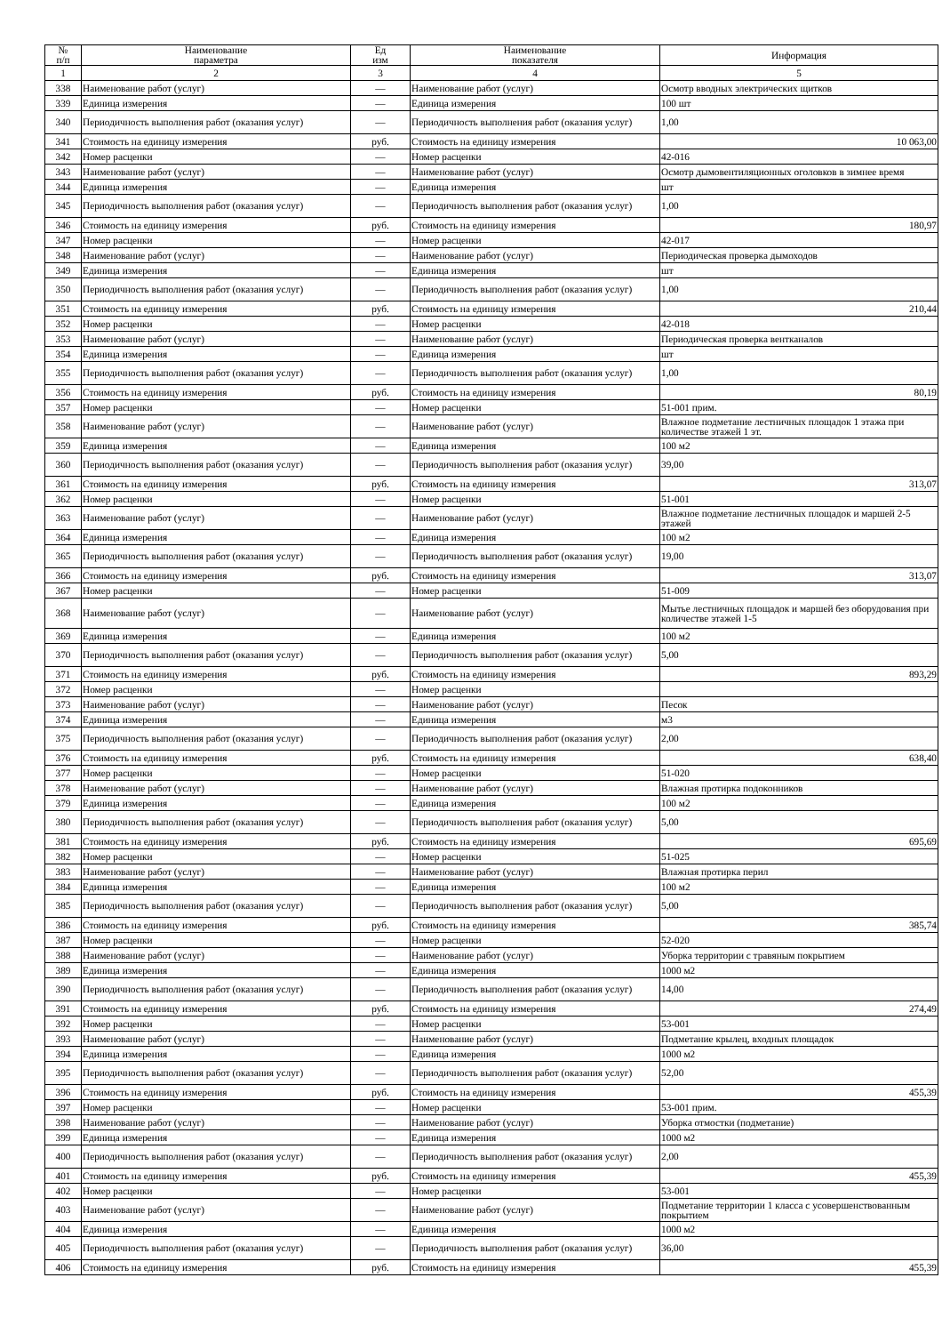| № п/п | Наименование параметра | Ед изм | Наименование показателя | Информация |
| --- | --- | --- | --- | --- |
| 1 | 2 | 3 | 4 | 5 |
| 338 | Наименование работ (услуг) | — | Наименование работ (услуг) | Осмотр вводных электрических щитков |
| 339 | Единица измерения | — | Единица измерения | 100 шт |
| 340 | Периодичность выполнения работ (оказания услуг) | — | Периодичность выполнения работ (оказания услуг) | 1,00 |
| 341 | Стоимость на единицу измерения | руб. | Стоимость на единицу измерения | 10 063,00 |
| 342 | Номер расценки | — | Номер расценки | 42-016 |
| 343 | Наименование работ (услуг) | — | Наименование работ (услуг) | Осмотр дымовентиляционных оголовков в зимнее время |
| 344 | Единица измерения | — | Единица измерения | шт |
| 345 | Периодичность выполнения работ (оказания услуг) | — | Периодичность выполнения работ (оказания услуг) | 1,00 |
| 346 | Стоимость на единицу измерения | руб. | Стоимость на единицу измерения | 180,97 |
| 347 | Номер расценки | — | Номер расценки | 42-017 |
| 348 | Наименование работ (услуг) | — | Наименование работ (услуг) | Периодическая проверка дымоходов |
| 349 | Единица измерения | — | Единица измерения | шт |
| 350 | Периодичность выполнения работ (оказания услуг) | — | Периодичность выполнения работ (оказания услуг) | 1,00 |
| 351 | Стоимость на единицу измерения | руб. | Стоимость на единицу измерения | 210,44 |
| 352 | Номер расценки | — | Номер расценки | 42-018 |
| 353 | Наименование работ (услуг) | — | Наименование работ (услуг) | Периодическая проверка вентканалов |
| 354 | Единица измерения | — | Единица измерения | шт |
| 355 | Периодичность выполнения работ (оказания услуг) | — | Периодичность выполнения работ (оказания услуг) | 1,00 |
| 356 | Стоимость на единицу измерения | руб. | Стоимость на единицу измерения | 80,19 |
| 357 | Номер расценки | — | Номер расценки | 51-001 прим. |
| 358 | Наименование работ (услуг) | — | Наименование работ (услуг) | Влажное подметание лестничных площадок 1 этажа при количестве этажей 1 эт. |
| 359 | Единица измерения | — | Единица измерения | 100 м2 |
| 360 | Периодичность выполнения работ (оказания услуг) | — | Периодичность выполнения работ (оказания услуг) | 39,00 |
| 361 | Стоимость на единицу измерения | руб. | Стоимость на единицу измерения | 313,07 |
| 362 | Номер расценки | — | Номер расценки | 51-001 |
| 363 | Наименование работ (услуг) | — | Наименование работ (услуг) | Влажное подметание лестничных площадок и маршей 2-5 этажей |
| 364 | Единица измерения | — | Единица измерения | 100 м2 |
| 365 | Периодичность выполнения работ (оказания услуг) | — | Периодичность выполнения работ (оказания услуг) | 19,00 |
| 366 | Стоимость на единицу измерения | руб. | Стоимость на единицу измерения | 313,07 |
| 367 | Номер расценки | — | Номер расценки | 51-009 |
| 368 | Наименование работ (услуг) | — | Наименование работ (услуг) | Мытье лестничных площадок и маршей без оборудования при количестве этажей 1-5 |
| 369 | Единица измерения | — | Единица измерения | 100 м2 |
| 370 | Периодичность выполнения работ (оказания услуг) | — | Периодичность выполнения работ (оказания услуг) | 5,00 |
| 371 | Стоимость на единицу измерения | руб. | Стоимость на единицу измерения | 893,29 |
| 372 | Номер расценки | — | Номер расценки | |
| 373 | Наименование работ (услуг) | — | Наименование работ (услуг) | Песок |
| 374 | Единица измерения | — | Единица измерения | м3 |
| 375 | Периодичность выполнения работ (оказания услуг) | — | Периодичность выполнения работ (оказания услуг) | 2,00 |
| 376 | Стоимость на единицу измерения | руб. | Стоимость на единицу измерения | 638,40 |
| 377 | Номер расценки | — | Номер расценки | 51-020 |
| 378 | Наименование работ (услуг) | — | Наименование работ (услуг) | Влажная протирка подоконников |
| 379 | Единица измерения | — | Единица измерения | 100 м2 |
| 380 | Периодичность выполнения работ (оказания услуг) | — | Периодичность выполнения работ (оказания услуг) | 5,00 |
| 381 | Стоимость на единицу измерения | руб. | Стоимость на единицу измерения | 695,69 |
| 382 | Номер расценки | — | Номер расценки | 51-025 |
| 383 | Наименование работ (услуг) | — | Наименование работ (услуг) | Влажная протирка перил |
| 384 | Единица измерения | — | Единица измерения | 100 м2 |
| 385 | Периодичность выполнения работ (оказания услуг) | — | Периодичность выполнения работ (оказания услуг) | 5,00 |
| 386 | Стоимость на единицу измерения | руб. | Стоимость на единицу измерения | 385,74 |
| 387 | Номер расценки | — | Номер расценки | 52-020 |
| 388 | Наименование работ (услуг) | — | Наименование работ (услуг) | Уборка территории с травяным покрытием |
| 389 | Единица измерения | — | Единица измерения | 1000 м2 |
| 390 | Периодичность выполнения работ (оказания услуг) | — | Периодичность выполнения работ (оказания услуг) | 14,00 |
| 391 | Стоимость на единицу измерения | руб. | Стоимость на единицу измерения | 274,49 |
| 392 | Номер расценки | — | Номер расценки | 53-001 |
| 393 | Наименование работ (услуг) | — | Наименование работ (услуг) | Подметание крылец, входных площадок |
| 394 | Единица измерения | — | Единица измерения | 1000 м2 |
| 395 | Периодичность выполнения работ (оказания услуг) | — | Периодичность выполнения работ (оказания услуг) | 52,00 |
| 396 | Стоимость на единицу измерения | руб. | Стоимость на единицу измерения | 455,39 |
| 397 | Номер расценки | — | Номер расценки | 53-001 прим. |
| 398 | Наименование работ (услуг) | — | Наименование работ (услуг) | Уборка отмостки (подметание) |
| 399 | Единица измерения | — | Единица измерения | 1000 м2 |
| 400 | Периодичность выполнения работ (оказания услуг) | — | Периодичность выполнения работ (оказания услуг) | 2,00 |
| 401 | Стоимость на единицу измерения | руб. | Стоимость на единицу измерения | 455,39 |
| 402 | Номер расценки | — | Номер расценки | 53-001 |
| 403 | Наименование работ (услуг) | — | Наименование работ (услуг) | Подметание территории 1 класса с усовершенствованным покрытием |
| 404 | Единица измерения | — | Единица измерения | 1000 м2 |
| 405 | Периодичность выполнения работ (оказания услуг) | — | Периодичность выполнения работ (оказания услуг) | 36,00 |
| 406 | Стоимость на единицу измерения | руб. | Стоимость на единицу измерения | 455,39 |